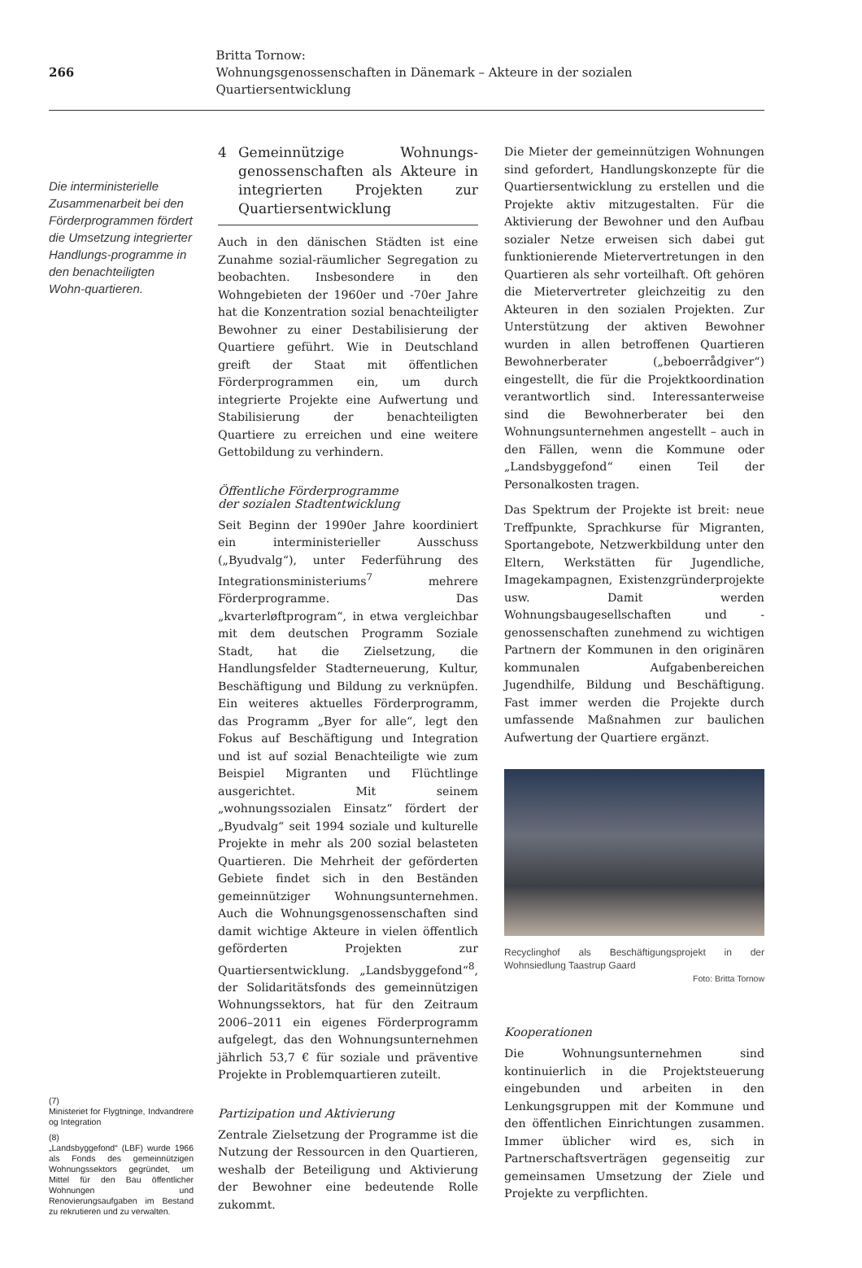266
Britta Tornow:
Wohnungsgenossenschaften in Dänemark – Akteure in der sozialen Quartiersentwicklung
Die interministerielle Zusammenarbeit bei den Förderprogrammen fördert die Umsetzung integrierter Handlungs-programme in den benachteiligten Wohn-quartieren.
(7)
Ministeriet for Flygtninge, Indvandrere og Integration
(8)
„Landsbyggefond“ (LBF) wurde 1966 als Fonds des gemeinnützigen Wohnungssektors gegründet, um Mittel für den Bau öffentlicher Wohnungen und Renovierungsaufgaben im Bestand zu rekrutieren und zu verwalten.
4 Gemeinnützige Wohnungs-genossenschaften als Akteure in integrierten Projekten zur Quartiersentwicklung
Auch in den dänischen Städten ist eine Zunahme sozial-räumlicher Segregation zu beobachten. Insbesondere in den Wohngebieten der 1960er und -70er Jahre hat die Konzentration sozial benachteiligter Bewohner zu einer Destabilisierung der Quartiere geführt. Wie in Deutschland greift der Staat mit öffentlichen Förderprogrammen ein, um durch integrierte Projekte eine Aufwertung und Stabilisierung der benachteiligten Quartiere zu erreichen und eine weitere Gettobildung zu verhindern.
Öffentliche Förderprogramme
der sozialen Stadtentwicklung
Seit Beginn der 1990er Jahre koordiniert ein interministerieller Ausschuss („Byudvalg“), unter Federführung des Integrationsministeriums<sup>7</sup> mehrere Förderprogramme. Das „kvarterløftprogram“, in etwa vergleichbar mit dem deutschen Programm Soziale Stadt, hat die Zielsetzung, die Handlungsfelder Stadterneuerung, Kultur, Beschäftigung und Bildung zu verknüpfen. Ein weiteres aktuelles Förderprogramm, das Programm „Byer for alle“, legt den Fokus auf Beschäftigung und Integration und ist auf sozial Benachteiligte wie zum Beispiel Migranten und Flüchtlinge ausgerichtet. Mit seinem „wohnungssozialen Einsatz“ fördert der „Byudvalg“ seit 1994 soziale und kulturelle Projekte in mehr als 200 sozial belasteten Quartieren. Die Mehrheit der geförderten Gebiete findet sich in den Beständen gemeinnütziger Wohnungsunternehmen. Auch die Wohnungsgenossenschaften sind damit wichtige Akteure in vielen öffentlich geförderten Projekten zur Quartiersentwicklung. „Landsbyggefond“<sup>8</sup>, der Solidaritätsfonds des gemeinnützigen Wohnungssektors, hat für den Zeitraum 2006–2011 ein eigenes Förderprogramm aufgelegt, das den Wohnungsunternehmen jährlich 53,7 € für soziale und präventive Projekte in Problemquartieren zuteilt.
Partizipation und Aktivierung
Zentrale Zielsetzung der Programme ist die Nutzung der Ressourcen in den Quartieren, weshalb der Beteiligung und Aktivierung der Bewohner eine bedeutende Rolle zukommt.
Die Mieter der gemeinnützigen Wohnungen sind gefordert, Handlungskonzepte für die Quartiersentwicklung zu erstellen und die Projekte aktiv mitzugestalten. Für die Aktivierung der Bewohner und den Aufbau sozialer Netze erweisen sich dabei gut funktionierende Mietervertretungen in den Quartieren als sehr vorteilhaft. Oft gehören die Mietervertreter gleichzeitig zu den Akteuren in den sozialen Projekten. Zur Unterstützung der aktiven Bewohner wurden in allen betroffenen Quartieren Bewohnerberater („beboerrådgiver“) eingestellt, die für die Projektkoordination verantwortlich sind. Interessanterweise sind die Bewohnerberater bei den Wohnungsunternehmen angestellt – auch in den Fällen, wenn die Kommune oder „Landsbyggefond“ einen Teil der Personalkosten tragen.
Das Spektrum der Projekte ist breit: neue Treffpunkte, Sprachkurse für Migranten, Sportangebote, Netzwerkbildung unter den Eltern, Werkstätten für Jugendliche, Imagekampagnen, Existenzgründerprojekte usw. Damit werden Wohnungsbaugesellschaften und -genossenschaften zunehmend zu wichtigen Partnern der Kommunen in den originären kommunalen Aufgabenbereichen Jugendhilfe, Bildung und Beschäftigung. Fast immer werden die Projekte durch umfassende Maßnahmen zur baulichen Aufwertung der Quartiere ergänzt.
Recyclinghof als Beschäftigungsprojekt in der Wohnsiedlung Taastrup Gaard
Foto: Britta Tornow
Kooperationen
Die Wohnungsunternehmen sind kontinuierlich in die Projektsteuerung eingebunden und arbeiten in den Lenkungsgruppen mit der Kommune und den öffentlichen Einrichtungen zusammen. Immer üblicher wird es, sich in Partnerschaftsverträgen gegenseitig zur gemeinsamen Umsetzung der Ziele und Projekte zu verpflichten.